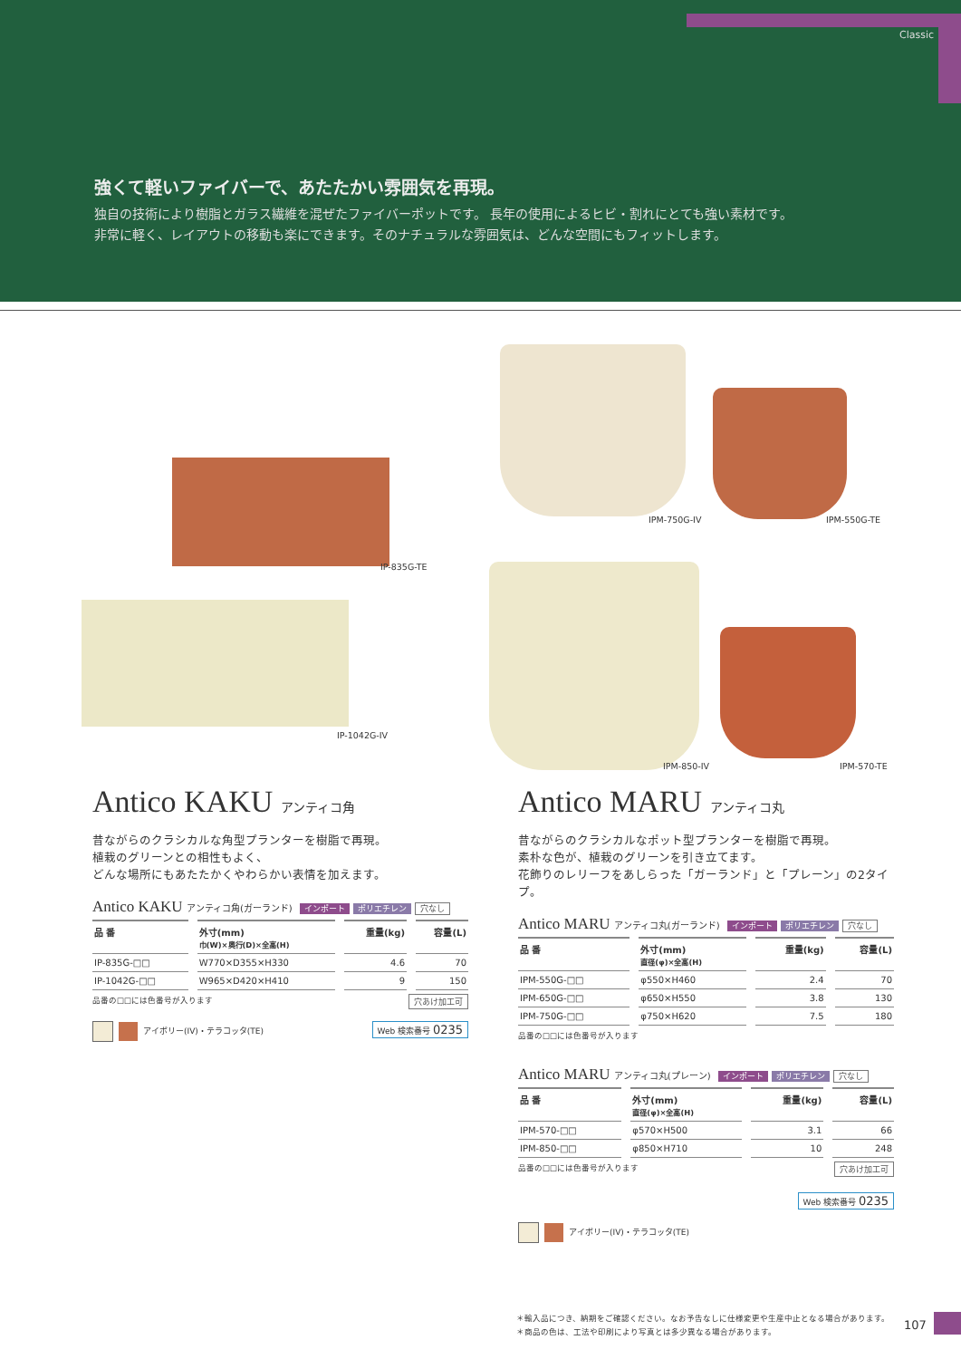Classic
強くて軽いファイバーで、あたたかい雰囲気を再現。
独自の技術により樹脂とガラス繊維を混ぜたファイバーポットです。 長年の使用によるヒビ・割れにとても強い素材です。
非常に軽く、レイアウトの移動も楽にできます。そのナチュラルな雰囲気は、どんな空間にもフィットします。
IP-835G-TE
IP-1042G-IV
IPM-750G-IV IPM-550G-TE
IPM-850-IV IPM-570-TE
Antico KAKU アンティコ角
昔ながらのクラシカルな角型プランターを樹脂で再現。
植栽のグリーンとの相性もよく、
どんな場所にもあたたかくやわらかい表情を加えます。
Antico KAKU アンティコ角(ガーランド) インポート ポリエチレン 穴なし
| 品 番 | 外寸(mm) 巾(W)×奥行(D)×全高(H) | 重量(kg) | 容量(L) |
| --- | --- | --- | --- |
| IP-835G-□□ | W770×D355×H330 | 4.6 | 70 |
| IP-1042G-□□ | W965×D420×H410 | 9 | 150 |
品番の□□には色番号が入ります 穴あけ加工可
アイボリー(IV)・テラコッタ(TE) Web 検索番号 0235
Antico MARU アンティコ丸
昔ながらのクラシカルなポット型プランターを樹脂で再現。
素朴な色が、植栽のグリーンを引き立てます。
花飾りのレリーフをあしらった「ガーランド」と「プレーン」の2タイプ。
Antico MARU アンティコ丸(ガーランド) インポート ポリエチレン 穴なし
| 品 番 | 外寸(mm) 直径(φ)×全高(H) | 重量(kg) | 容量(L) |
| --- | --- | --- | --- |
| IPM-550G-□□ | φ550×H460 | 2.4 | 70 |
| IPM-650G-□□ | φ650×H550 | 3.8 | 130 |
| IPM-750G-□□ | φ750×H620 | 7.5 | 180 |
品番の□□には色番号が入ります
Antico MARU アンティコ丸(プレーン) インポート ポリエチレン 穴なし
| 品 番 | 外寸(mm) 直径(φ)×全高(H) | 重量(kg) | 容量(L) |
| --- | --- | --- | --- |
| IPM-570-□□ | φ570×H500 | 3.1 | 66 |
| IPM-850-□□ | φ850×H710 | 10 | 248 |
品番の□□には色番号が入ります 穴あけ加工可
Web 検索番号 0235
アイボリー(IV)・テラコッタ(TE)
＊輸入品につき、納期をご確認ください。なお予告なしに仕様変更や生産中止となる場合があります。
＊商品の色は、工法や印刷により写真とは多少異なる場合があります。
107